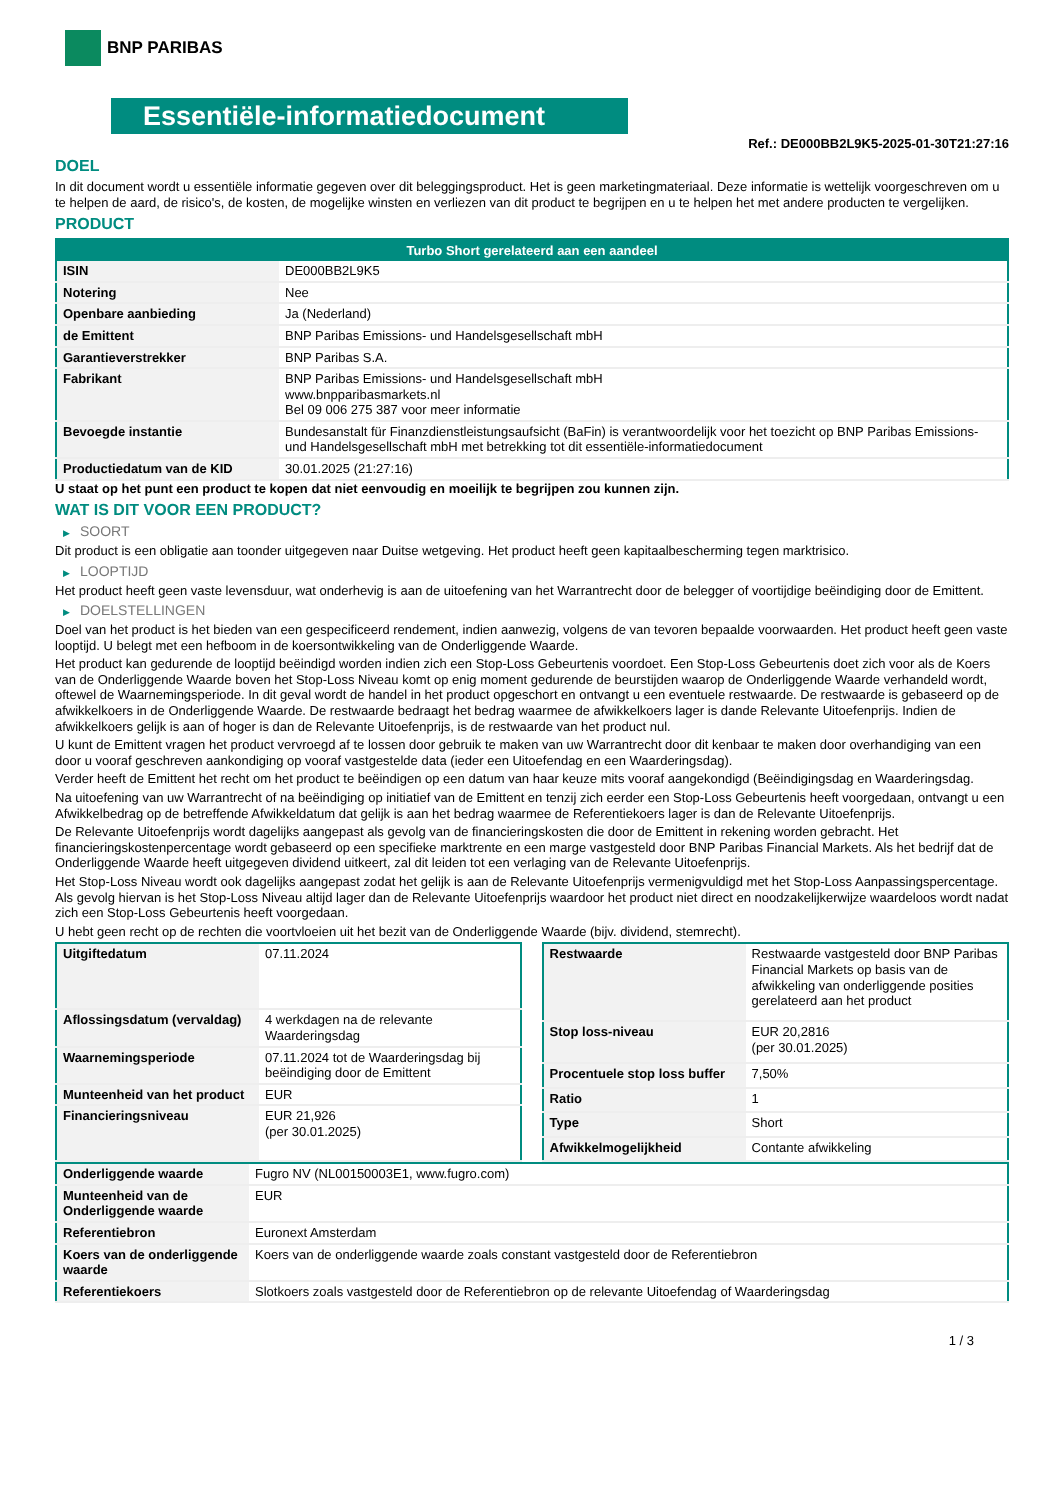BNP PARIBAS
Essentiële-informatiedocument
Ref.: DE000BB2L9K5-2025-01-30T21:27:16
DOEL
In dit document wordt u essentiële informatie gegeven over dit beleggingsproduct. Het is geen marketingmateriaal. Deze informatie is wettelijk voorgeschreven om u te helpen de aard, de risico's, de kosten, de mogelijke winsten en verliezen van dit product te begrijpen en u te helpen het met andere producten te vergelijken.
PRODUCT
| Turbo Short gerelateerd aan een aandeel | |
| --- | --- |
| ISIN | DE000BB2L9K5 |
| Notering | Nee |
| Openbare aanbieding | Ja (Nederland) |
| de Emittent | BNP Paribas Emissions- und Handelsgesellschaft mbH |
| Garantieverstrekker | BNP Paribas S.A. |
| Fabrikant | BNP Paribas Emissions- und Handelsgesellschaft mbH www.bnpparibasmarkets.nl Bel 09 006 275 387 voor meer informatie |
| Bevoegde instantie | Bundesanstalt für Finanzdienstleistungsaufsicht (BaFin) is verantwoordelijk voor het toezicht op BNP Paribas Emissions- und Handelsgesellschaft mbH met betrekking tot dit essentiële-informatiedocument |
| Productiedatum van de KID | 30.01.2025 (21:27:16) |
U staat op het punt een product te kopen dat niet eenvoudig en moeilijk te begrijpen zou kunnen zijn.
WAT IS DIT VOOR EEN PRODUCT?
▶ SOORT
Dit product is een obligatie aan toonder uitgegeven naar Duitse wetgeving. Het product heeft geen kapitaalbescherming tegen marktrisico.
▶ LOOPTIJD
Het product heeft geen vaste levensduur, wat onderhevig is aan de uitoefening van het Warrantrecht door de belegger of voortijdige beëindiging door de Emittent.
▶ DOELSTELLINGEN
Doel van het product is het bieden van een gespecificeerd rendement, indien aanwezig, volgens de van tevoren bepaalde voorwaarden. Het product heeft geen vaste looptijd. U belegt met een hefboom in de koersontwikkeling van de Onderliggende Waarde.
Het product kan gedurende de looptijd beëindigd worden indien zich een Stop-Loss Gebeurtenis voordoet. Een Stop-Loss Gebeurtenis doet zich voor als de Koers van de Onderliggende Waarde boven het Stop-Loss Niveau komt op enig moment gedurende de beurstijden waarop de Onderliggende Waarde verhandeld wordt, oftewel de Waarnemingsperiode. In dit geval wordt de handel in het product opgeschort en ontvangt u een eventuele restwaarde. De restwaarde is gebaseerd op de afwikkelkoers in de Onderliggende Waarde. De restwaarde bedraagt het bedrag waarmee de afwikkelkoers lager is dande Relevante Uitoefenprijs. Indien de afwikkelkoers gelijk is aan of hoger is dan de Relevante Uitoefenprijs, is de restwaarde van het product nul.
U kunt de Emittent vragen het product vervroegd af te lossen door gebruik te maken van uw Warrantrecht door dit kenbaar te maken door overhandiging van een door u vooraf geschreven aankondiging op vooraf vastgestelde data (ieder een Uitoefendag en een Waarderingsdag).
Verder heeft de Emittent het recht om het product te beëindigen op een datum van haar keuze mits vooraf aangekondigd (Beëindigingsdag en Waarderingsdag.
Na uitoefening van uw Warrantrecht of na beëindiging op initiatief van de Emittent en tenzij zich eerder een Stop-Loss Gebeurtenis heeft voorgedaan, ontvangt u een Afwikkelbedrag op de betreffende Afwikkeldatum dat gelijk is aan het bedrag waarmee de Referentiekoers lager is dan de Relevante Uitoefenprijs.
De Relevante Uitoefenprijs wordt dagelijks aangepast als gevolg van de financieringskosten die door de Emittent in rekening worden gebracht. Het financieringskostenpercentage wordt gebaseerd op een specifieke marktrente en een marge vastgesteld door BNP Paribas Financial Markets. Als het bedrijf dat de Onderliggende Waarde heeft uitgegeven dividend uitkeert, zal dit leiden tot een verlaging van de Relevante Uitoefenprijs.
Het Stop-Loss Niveau wordt ook dagelijks aangepast zodat het gelijk is aan de Relevante Uitoefenprijs vermenigvuldigd met het Stop-Loss Aanpassingspercentage. Als gevolg hiervan is het Stop-Loss Niveau altijd lager dan de Relevante Uitoefenprijs waardoor het product niet direct en noodzakelijkerwijze waardeloos wordt nadat zich een Stop-Loss Gebeurtenis heeft voorgedaan.
U hebt geen recht op de rechten die voortvloeien uit het bezit van de Onderliggende Waarde (bijv. dividend, stemrecht).
| Uitgiftedatum | 07.11.2024 |
| Aflossingsdatum (vervaldag) | 4 werkdagen na de relevante Waarderingsdag |
| Waarnemingsperiode | 07.11.2024 tot de Waarderingsdag bij beëindiging door de Emittent |
| Munteenheid van het product | EUR |
| Financieringsniveau | EUR 21,926 (per 30.01.2025) |
| Restwaarde | Restwaarde vastgesteld door BNP Paribas Financial Markets op basis van de afwikkeling van onderliggende posities gerelateerd aan het product |
| Stop loss-niveau | EUR 20,2816 (per 30.01.2025) |
| Procentuele stop loss buffer | 7,50% |
| Ratio | 1 |
| Type | Short |
| Afwikkelmogelijkheid | Contante afwikkeling |
| Onderliggende waarde | Fugro NV (NL00150003E1, www.fugro.com) |
| Munteenheid van de Onderliggende waarde | EUR |
| Referentiebron | Euronext Amsterdam |
| Koers van de onderliggende waarde | Koers van de onderliggende waarde zoals constant vastgesteld door de Referentiebron |
| Referentiekoers | Slotkoers zoals vastgesteld door de Referentiebron op de relevante Uitoefendag of Waarderingsdag |
1 / 3